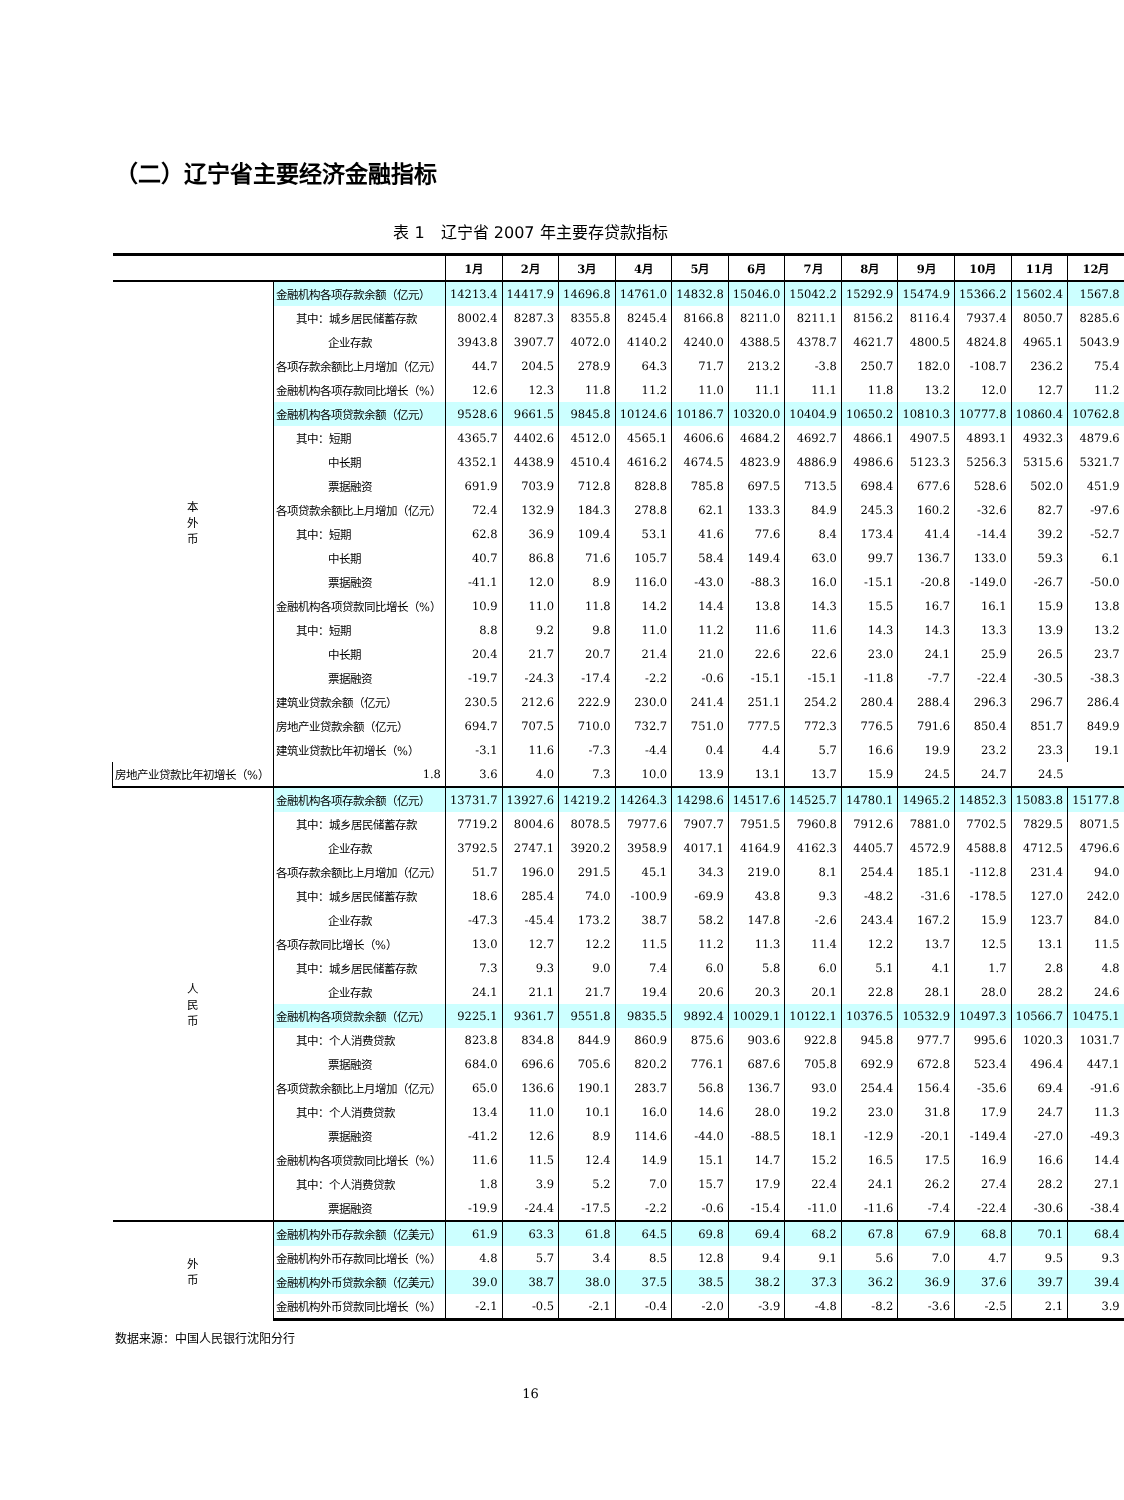（二）辽宁省主要经济金融指标
表 1　辽宁省 2007 年主要存贷款指标
| | | 1月 | 2月 | 3月 | 4月 | 5月 | 6月 | 7月 | 8月 | 9月 | 10月 | 11月 | 12月 |
| --- | --- | --- | --- | --- | --- | --- | --- | --- | --- | --- | --- | --- | --- |
| 本 外 币 | 金融机构各项存款余额（亿元） | 14213.4 | 14417.9 | 14696.8 | 14761.0 | 14832.8 | 15046.0 | 15042.2 | 15292.9 | 15474.9 | 15366.2 | 15602.4 | 1567.8 |
| | 其中：城乡居民储蓄存款 | 8002.4 | 8287.3 | 8355.8 | 8245.4 | 8166.8 | 8211.0 | 8211.1 | 8156.2 | 8116.4 | 7937.4 | 8050.7 | 8285.6 |
| | 企业存款 | 3943.8 | 3907.7 | 4072.0 | 4140.2 | 4240.0 | 4388.5 | 4378.7 | 4621.7 | 4800.5 | 4824.8 | 4965.1 | 5043.9 |
| | 各项存款余额比上月增加（亿元） | 44.7 | 204.5 | 278.9 | 64.3 | 71.7 | 213.2 | -3.8 | 250.7 | 182.0 | -108.7 | 236.2 | 75.4 |
| | 金融机构各项存款同比增长（%） | 12.6 | 12.3 | 11.8 | 11.2 | 11.0 | 11.1 | 11.1 | 11.8 | 13.2 | 12.0 | 12.7 | 11.2 |
| | 金融机构各项贷款余额（亿元） | 9528.6 | 9661.5 | 9845.8 | 10124.6 | 10186.7 | 10320.0 | 10404.9 | 10650.2 | 10810.3 | 10777.8 | 10860.4 | 10762.8 |
| | 其中：短期 | 4365.7 | 4402.6 | 4512.0 | 4565.1 | 4606.6 | 4684.2 | 4692.7 | 4866.1 | 4907.5 | 4893.1 | 4932.3 | 4879.6 |
| | 中长期 | 4352.1 | 4438.9 | 4510.4 | 4616.2 | 4674.5 | 4823.9 | 4886.9 | 4986.6 | 5123.3 | 5256.3 | 5315.6 | 5321.7 |
| | 票据融资 | 691.9 | 703.9 | 712.8 | 828.8 | 785.8 | 697.5 | 713.5 | 698.4 | 677.6 | 528.6 | 502.0 | 451.9 |
| | 各项贷款余额比上月增加（亿元） | 72.4 | 132.9 | 184.3 | 278.8 | 62.1 | 133.3 | 84.9 | 245.3 | 160.2 | -32.6 | 82.7 | -97.6 |
| | 其中：短期 | 62.8 | 36.9 | 109.4 | 53.1 | 41.6 | 77.6 | 8.4 | 173.4 | 41.4 | -14.4 | 39.2 | -52.7 |
| | 中长期 | 40.7 | 86.8 | 71.6 | 105.7 | 58.4 | 149.4 | 63.0 | 99.7 | 136.7 | 133.0 | 59.3 | 6.1 |
| | 票据融资 | -41.1 | 12.0 | 8.9 | 116.0 | -43.0 | -88.3 | 16.0 | -15.1 | -20.8 | -149.0 | -26.7 | -50.0 |
| | 金融机构各项贷款同比增长（%） | 10.9 | 11.0 | 11.8 | 14.2 | 14.4 | 13.8 | 14.3 | 15.5 | 16.7 | 16.1 | 15.9 | 13.8 |
| | 其中：短期 | 8.8 | 9.2 | 9.8 | 11.0 | 11.2 | 11.6 | 11.6 | 14.3 | 14.3 | 13.3 | 13.9 | 13.2 |
| | 中长期 | 20.4 | 21.7 | 20.7 | 21.4 | 21.0 | 22.6 | 22.6 | 23.0 | 24.1 | 25.9 | 26.5 | 23.7 |
| | 票据融资 | -19.7 | -24.3 | -17.4 | -2.2 | -0.6 | -15.1 | -15.1 | -11.8 | -7.7 | -22.4 | -30.5 | -38.3 |
| | 建筑业贷款余额（亿元） | 230.5 | 212.6 | 222.9 | 230.0 | 241.4 | 251.1 | 254.2 | 280.4 | 288.4 | 296.3 | 296.7 | 286.4 |
| | 房地产业贷款余额（亿元） | 694.7 | 707.5 | 710.0 | 732.7 | 751.0 | 777.5 | 772.3 | 776.5 | 791.6 | 850.4 | 851.7 | 849.9 |
| | 建筑业贷款比年初增长（%） | -3.1 | 11.6 | -7.3 | -4.4 | 0.4 | 4.4 | 5.7 | 16.6 | 19.9 | 23.2 | 23.3 | 19.1 |
| 房地产业贷款比年初增长（%） | 1.8 | 3.6 | 4.0 | 7.3 | 10.0 | 13.9 | 13.1 | 13.7 | 15.9 | 24.5 | 24.7 | 24.5 | |
| 人 民 币 | 金融机构各项存款余额（亿元） | 13731.7 | 13927.6 | 14219.2 | 14264.3 | 14298.6 | 14517.6 | 14525.7 | 14780.1 | 14965.2 | 14852.3 | 15083.8 | 15177.8 |
| | 其中：城乡居民储蓄存款 | 7719.2 | 8004.6 | 8078.5 | 7977.6 | 7907.7 | 7951.5 | 7960.8 | 7912.6 | 7881.0 | 7702.5 | 7829.5 | 8071.5 |
| | 企业存款 | 3792.5 | 2747.1 | 3920.2 | 3958.9 | 4017.1 | 4164.9 | 4162.3 | 4405.7 | 4572.9 | 4588.8 | 4712.5 | 4796.6 |
| | 各项存款余额比上月增加（亿元） | 51.7 | 196.0 | 291.5 | 45.1 | 34.3 | 219.0 | 8.1 | 254.4 | 185.1 | -112.8 | 231.4 | 94.0 |
| | 其中：城乡居民储蓄存款 | 18.6 | 285.4 | 74.0 | -100.9 | -69.9 | 43.8 | 9.3 | -48.2 | -31.6 | -178.5 | 127.0 | 242.0 |
| | 企业存款 | -47.3 | -45.4 | 173.2 | 38.7 | 58.2 | 147.8 | -2.6 | 243.4 | 167.2 | 15.9 | 123.7 | 84.0 |
| | 各项存款同比增长（%） | 13.0 | 12.7 | 12.2 | 11.5 | 11.2 | 11.3 | 11.4 | 12.2 | 13.7 | 12.5 | 13.1 | 11.5 |
| | 其中：城乡居民储蓄存款 | 7.3 | 9.3 | 9.0 | 7.4 | 6.0 | 5.8 | 6.0 | 5.1 | 4.1 | 1.7 | 2.8 | 4.8 |
| | 企业存款 | 24.1 | 21.1 | 21.7 | 19.4 | 20.6 | 20.3 | 20.1 | 22.8 | 28.1 | 28.0 | 28.2 | 24.6 |
| | 金融机构各项贷款余额（亿元） | 9225.1 | 9361.7 | 9551.8 | 9835.5 | 9892.4 | 10029.1 | 10122.1 | 10376.5 | 10532.9 | 10497.3 | 10566.7 | 10475.1 |
| | 其中：个人消费贷款 | 823.8 | 834.8 | 844.9 | 860.9 | 875.6 | 903.6 | 922.8 | 945.8 | 977.7 | 995.6 | 1020.3 | 1031.7 |
| | 票据融资 | 684.0 | 696.6 | 705.6 | 820.2 | 776.1 | 687.6 | 705.8 | 692.9 | 672.8 | 523.4 | 496.4 | 447.1 |
| | 各项贷款余额比上月增加（亿元） | 65.0 | 136.6 | 190.1 | 283.7 | 56.8 | 136.7 | 93.0 | 254.4 | 156.4 | -35.6 | 69.4 | -91.6 |
| | 其中：个人消费贷款 | 13.4 | 11.0 | 10.1 | 16.0 | 14.6 | 28.0 | 19.2 | 23.0 | 31.8 | 17.9 | 24.7 | 11.3 |
| | 票据融资 | -41.2 | 12.6 | 8.9 | 114.6 | -44.0 | -88.5 | 18.1 | -12.9 | -20.1 | -149.4 | -27.0 | -49.3 |
| | 金融机构各项贷款同比增长（%） | 11.6 | 11.5 | 12.4 | 14.9 | 15.1 | 14.7 | 15.2 | 16.5 | 17.5 | 16.9 | 16.6 | 14.4 |
| | 其中：个人消费贷款 | 1.8 | 3.9 | 5.2 | 7.0 | 15.7 | 17.9 | 22.4 | 24.1 | 26.2 | 27.4 | 28.2 | 27.1 |
| | 票据融资 | -19.9 | -24.4 | -17.5 | -2.2 | -0.6 | -15.4 | -11.0 | -11.6 | -7.4 | -22.4 | -30.6 | -38.4 |
| 外 币 | 金融机构外币存款余额（亿美元） | 61.9 | 63.3 | 61.8 | 64.5 | 69.8 | 69.4 | 68.2 | 67.8 | 67.9 | 68.8 | 70.1 | 68.4 |
| | 金融机构外币存款同比增长（%） | 4.8 | 5.7 | 3.4 | 8.5 | 12.8 | 9.4 | 9.1 | 5.6 | 7.0 | 4.7 | 9.5 | 9.3 |
| | 金融机构外币贷款余额（亿美元） | 39.0 | 38.7 | 38.0 | 37.5 | 38.5 | 38.2 | 37.3 | 36.2 | 36.9 | 37.6 | 39.7 | 39.4 |
| | 金融机构外币贷款同比增长（%） | -2.1 | -0.5 | -2.1 | -0.4 | -2.0 | -3.9 | -4.8 | -8.2 | -3.6 | -2.5 | 2.1 | 3.9 |
数据来源：中国人民银行沈阳分行
16